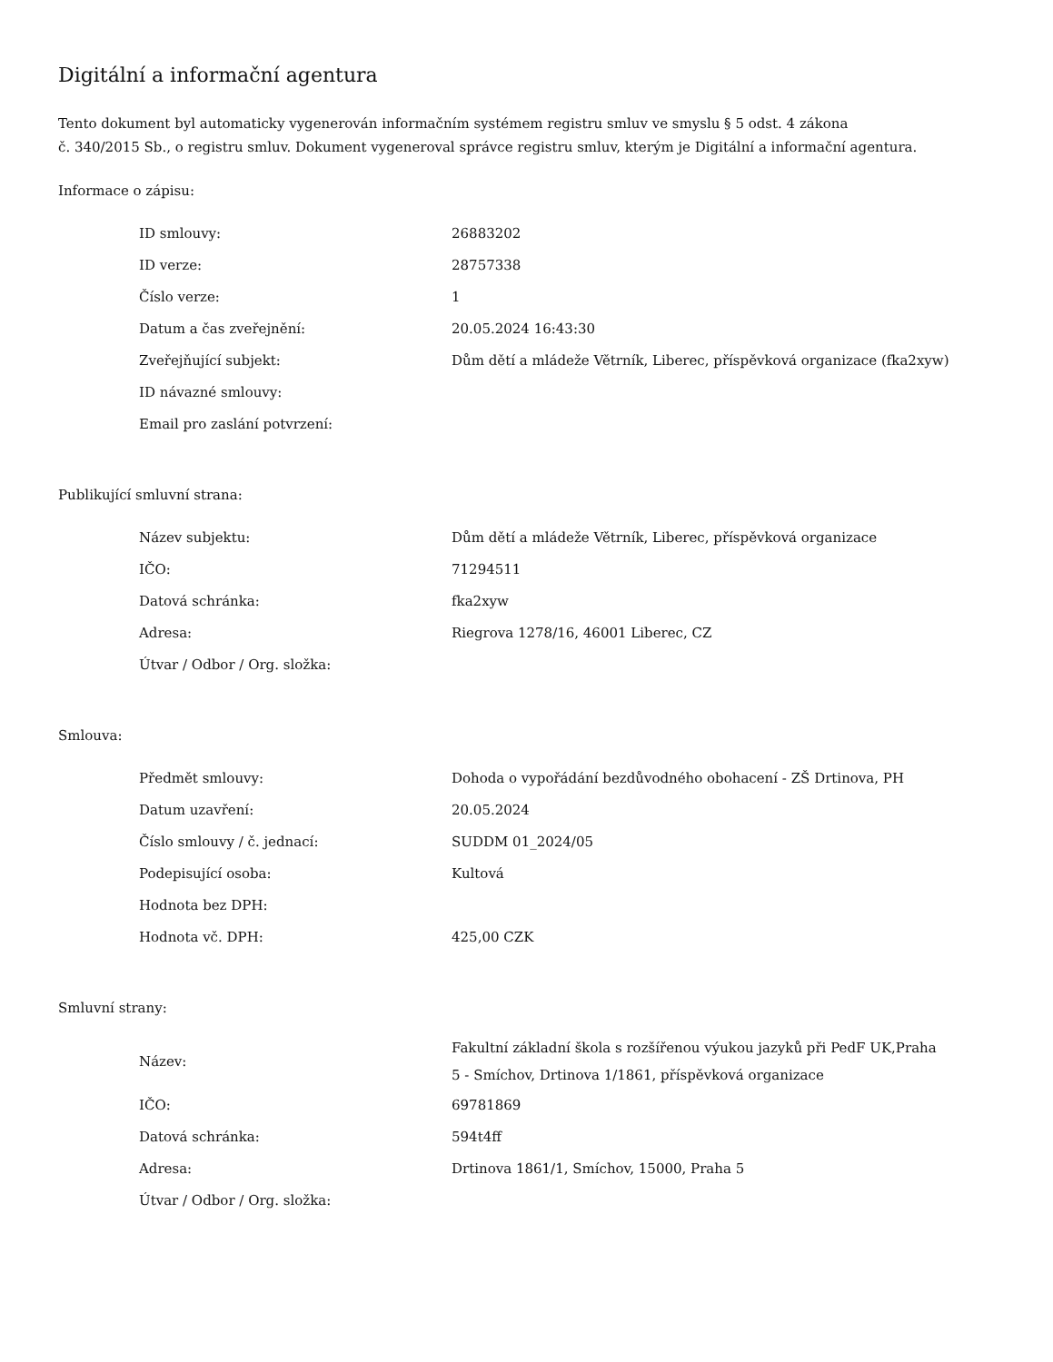Digitální a informační agentura
Tento dokument byl automaticky vygenerován informačním systémem registru smluv ve smyslu § 5 odst. 4 zákona
č. 340/2015 Sb., o registru smluv. Dokument vygeneroval správce registru smluv, kterým je Digitální a informační agentura.
Informace o zápisu:
| ID smlouvy: | 26883202 |
| ID verze: | 28757338 |
| Číslo verze: | 1 |
| Datum a čas zveřejnění: | 20.05.2024 16:43:30 |
| Zveřejňující subjekt: | Dům dětí a mládeže Větrník, Liberec, příspěvková organizace (fka2xyw) |
| ID návazné smlouvy: | |
| Email pro zaslání potvrzení: | |
Publikující smluvní strana:
| Název subjektu: | Dům dětí a mládeže Větrník, Liberec, příspěvková organizace |
| IČO: | 71294511 |
| Datová schránka: | fka2xyw |
| Adresa: | Riegrova 1278/16, 46001 Liberec, CZ |
| Útvar / Odbor / Org. složka: | |
Smlouva:
| Předmět smlouvy: | Dohoda o vypořádání bezdůvodného obohacení - ZŠ Drtinova, PH |
| Datum uzavření: | 20.05.2024 |
| Číslo smlouvy / č. jednací: | SUDDM 01_2024/05 |
| Podepisující osoba: | Kultová |
| Hodnota bez DPH: | |
| Hodnota vč. DPH: | 425,00 CZK |
Smluvní strany:
| Název: | Fakultní základní škola s rozšířenou výukou jazyků při PedF UK,Praha 5 - Smíchov, Drtinova 1/1861, příspěvková organizace |
| IČO: | 69781869 |
| Datová schránka: | 594t4ff |
| Adresa: | Drtinova 1861/1, Smíchov, 15000, Praha 5 |
| Útvar / Odbor / Org. složka: | |